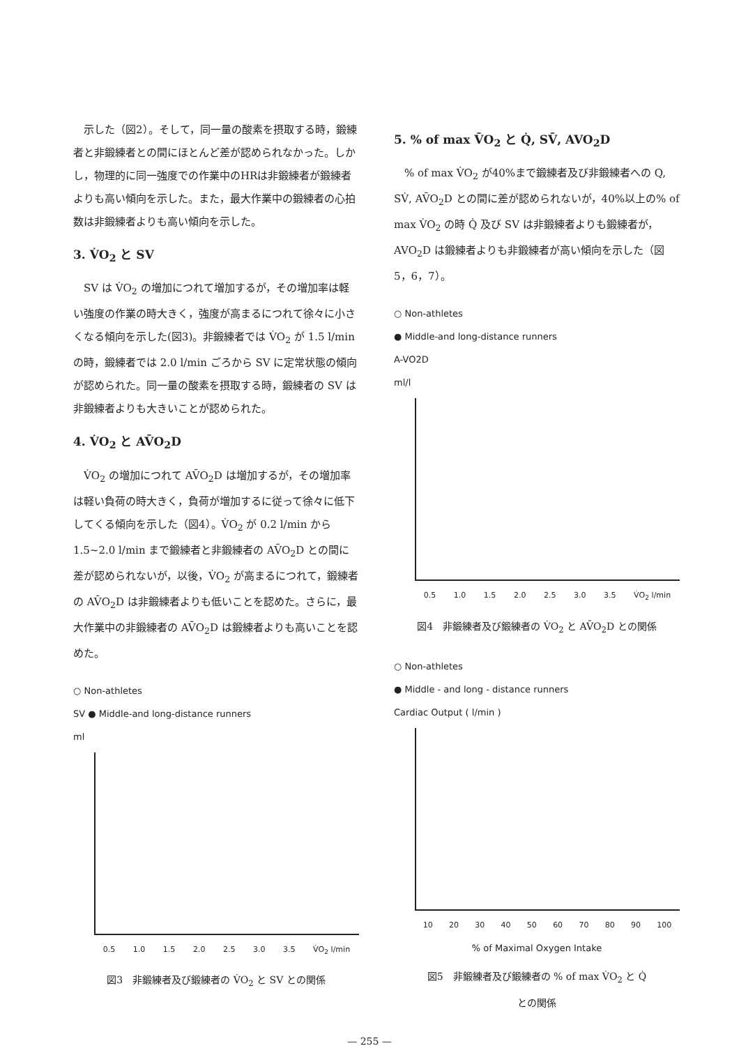示した（図2）。そして，同一量の酸素を摂取する時，鍛練者と非鍛練者との間にほとんど差が認められなかった。しかし，物理的に同一強度での作業中のHRは非鍛練者が鍛練者よりも高い傾向を示した。また，最大作業中の鍛練者の心拍数は非鍛練者よりも高い傾向を示した。
3. V̇O<sub>2</sub> と SV
SV は V̇O<sub>2</sub> の増加につれて増加するが，その増加率は軽い強度の作業の時大きく，強度が高まるにつれて徐々に小さくなる傾向を示した(図3)。非鍛練者では V̇O<sub>2</sub> が 1.5 l/min の時，鍛練者では 2.0 l/min ごろから SV に定常状態の傾向が認められた。同一量の酸素を摂取する時，鍛練者の SV は非鍛練者よりも大きいことが認められた。
4. V̇O<sub>2</sub> と AV̄O<sub>2</sub>D
V̇O<sub>2</sub> の増加につれて AV̄O<sub>2</sub>D は増加するが，その増加率は軽い負荷の時大きく，負荷が増加するに従って徐々に低下してくる傾向を示した（図4）。V̇O<sub>2</sub> が 0.2 l/min から 1.5~2.0 l/min まで鍛練者と非鍛練者の AV̄O<sub>2</sub>D との間に差が認められないが，以後，V̇O<sub>2</sub> が高まるにつれて，鍛練者の AV̄O<sub>2</sub>D は非鍛練者よりも低いことを認めた。さらに，最大作業中の非鍛練者の AV̄O<sub>2</sub>D は鍛練者よりも高いことを認めた。
○ Non-athletes
SV ● Middle-and long-distance runners
ml
0.5 1.0 1.5 2.0 2.5 3.0 3.5 V̇O<sub>2</sub> l/min
図3　非鍛練者及び鍛練者の V̇O<sub>2</sub> と SV との関係
5. % of max V̄O<sub>2</sub> と Q̇, SV̄, AVO<sub>2</sub>D
% of max V̇O<sub>2</sub> が40%まで鍛練者及び非鍛練者への Q, SV̇, AV̄O<sub>2</sub>D との間に差が認められないが，40%以上の% of max V̇O<sub>2</sub> の時 Q̇ 及び SV は非鍛練者よりも鍛練者が，AVO<sub>2</sub>D は鍛練者よりも非鍛練者が高い傾向を示した（図5，6，7）。
○ Non-athletes
● Middle-and long-distance runners
A-VO2D
ml/l
0.5 1.0 1.5 2.0 2.5 3.0 3.5 V̇O<sub>2</sub> l/min
図4　非鍛練者及び鍛練者の V̇O<sub>2</sub> と AV̄O<sub>2</sub>D との関係
○ Non-athletes
● Middle - and long - distance runners
Cardiac Output ( l/min )
10 20 30 40 50 60 70 80 90 100
% of Maximal Oxygen Intake
図5　非鍛練者及び鍛練者の % of max V̇O<sub>2</sub> と Q̇
との関係
— 255 —